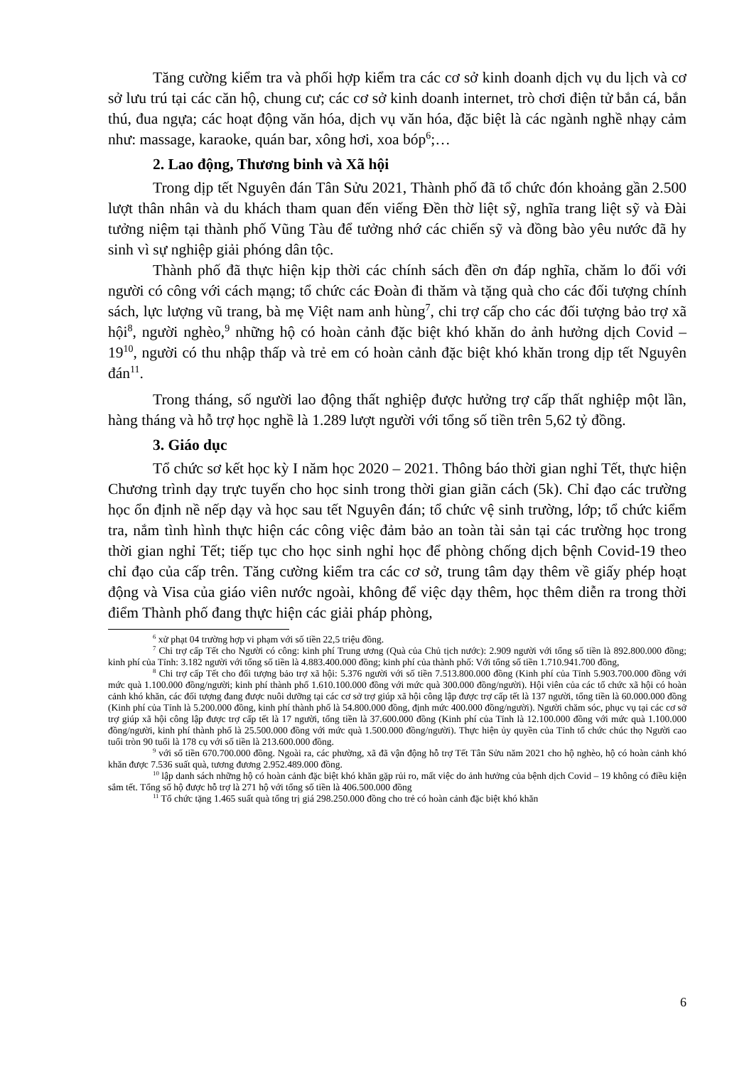Tăng cường kiểm tra và phối hợp kiểm tra các cơ sở kinh doanh dịch vụ du lịch và cơ sở lưu trú tại các căn hộ, chung cư; các cơ sở kinh doanh internet, trò chơi điện tử bắn cá, bắn thú, đua ngựa; các hoạt động văn hóa, dịch vụ văn hóa, đặc biệt là các ngành nghề nhạy cảm như: massage, karaoke, quán bar, xông hơi, xoa bóp<sup>6</sup>;…
2. Lao động, Thương binh và Xã hội
Trong dịp tết Nguyên đán Tân Sửu 2021, Thành phố đã tổ chức đón khoảng gần 2.500 lượt thân nhân và du khách tham quan đến viếng Đền thờ liệt sỹ, nghĩa trang liệt sỹ và Đài tưởng niệm tại thành phố Vũng Tàu để tưởng nhớ các chiến sỹ và đồng bào yêu nước đã hy sinh vì sự nghiệp giải phóng dân tộc.
Thành phố đã thực hiện kịp thời các chính sách đền ơn đáp nghĩa, chăm lo đối với người có công với cách mạng; tổ chức các Đoàn đi thăm và tặng quà cho các đối tượng chính sách, lực lượng vũ trang, bà mẹ Việt nam anh hùng<sup>7</sup>, chi trợ cấp cho các đối tượng bảo trợ xã hội<sup>8</sup>, người nghèo,<sup>9</sup> những hộ có hoàn cảnh đặc biệt khó khăn do ảnh hưởng dịch Covid – 19<sup>10</sup>, người có thu nhập thấp và trẻ em có hoàn cảnh đặc biệt khó khăn trong dịp tết Nguyên đán<sup>11</sup>.
Trong tháng, số người lao động thất nghiệp được hưởng trợ cấp thất nghiệp một lần, hàng tháng và hỗ trợ học nghề là 1.289 lượt người với tổng số tiền trên 5,62 tỷ đồng.
3. Giáo dục
Tổ chức sơ kết học kỳ I năm học 2020 – 2021. Thông báo thời gian nghỉ Tết, thực hiện Chương trình dạy trực tuyến cho học sinh trong thời gian giãn cách (5k). Chỉ đạo các trường học ổn định nề nếp dạy và học sau tết Nguyên đán; tổ chức vệ sinh trường, lớp; tổ chức kiểm tra, nắm tình hình thực hiện các công việc đảm bảo an toàn tài sản tại các trường học trong thời gian nghỉ Tết; tiếp tục cho học sinh nghỉ học để phòng chống dịch bệnh Covid-19 theo chỉ đạo của cấp trên. Tăng cường kiểm tra các cơ sở, trung tâm dạy thêm về giấy phép hoạt động và Visa của giáo viên nước ngoài, không để việc dạy thêm, học thêm diễn ra trong thời điểm Thành phố đang thực hiện các giải pháp phòng,
<sup>6</sup> xử phạt 04 trường hợp vi phạm với số tiền 22,5 triệu đồng.
<sup>7</sup> Chi trợ cấp Tết cho Người có công: kinh phí Trung ương (Quà của Chủ tịch nước): 2.909 người với tổng số tiền là 892.800.000 đồng; kinh phí của Tỉnh: 3.182 người với tổng số tiền là 4.883.400.000 đồng; kinh phí của thành phố: Với tổng số tiền 1.710.941.700 đồng,
<sup>8</sup> Chi trợ cấp Tết cho đối tượng bảo trợ xã hội: 5.376 người với số tiền 7.513.800.000 đồng (Kinh phí của Tỉnh 5.903.700.000 đồng với mức quà 1.100.000 đồng/người; kinh phí thành phố 1.610.100.000 đồng với mức quà 300.000 đồng/người). Hội viên của các tổ chức xã hội có hoàn cảnh khó khăn, các đối tượng đang được nuôi dưỡng tại các cơ sở trợ giúp xã hội công lập được trợ cấp tết là 137 người, tổng tiền là 60.000.000 đồng (Kinh phí của Tỉnh là 5.200.000 đồng, kinh phí thành phố là 54.800.000 đồng, định mức 400.000 đồng/người). Người chăm sóc, phục vụ tại các cơ sở trợ giúp xã hội công lập được trợ cấp tết là 17 người, tổng tiền là 37.600.000 đồng (Kinh phí của Tỉnh là 12.100.000 đồng với mức quà 1.100.000 đồng/người, kinh phí thành phố là 25.500.000 đồng với mức quà 1.500.000 đồng/người). Thực hiện ủy quyền của Tỉnh tổ chức chúc thọ Người cao tuổi tròn 90 tuổi là 178 cụ với số tiền là 213.600.000 đồng.
<sup>9</sup> với số tiền 670.700.000 đồng. Ngoài ra, các phường, xã đã vận động hỗ trợ Tết Tân Sửu năm 2021 cho hộ nghèo, hộ có hoàn cảnh khó khăn được 7.536 suất quà, tương đương 2.952.489.000 đồng.
<sup>10</sup> lập danh sách những hộ có hoàn cảnh đặc biệt khó khăn gặp rủi ro, mất việc do ảnh hưởng của bệnh dịch Covid – 19 không có điều kiện sắm tết. Tổng số hộ được hỗ trợ là 271 hộ với tổng số tiền là 406.500.000 đồng
<sup>11</sup> Tổ chức tặng 1.465 suất quà tổng trị giá 298.250.000 đồng cho trẻ có hoàn cảnh đặc biệt khó khăn
6